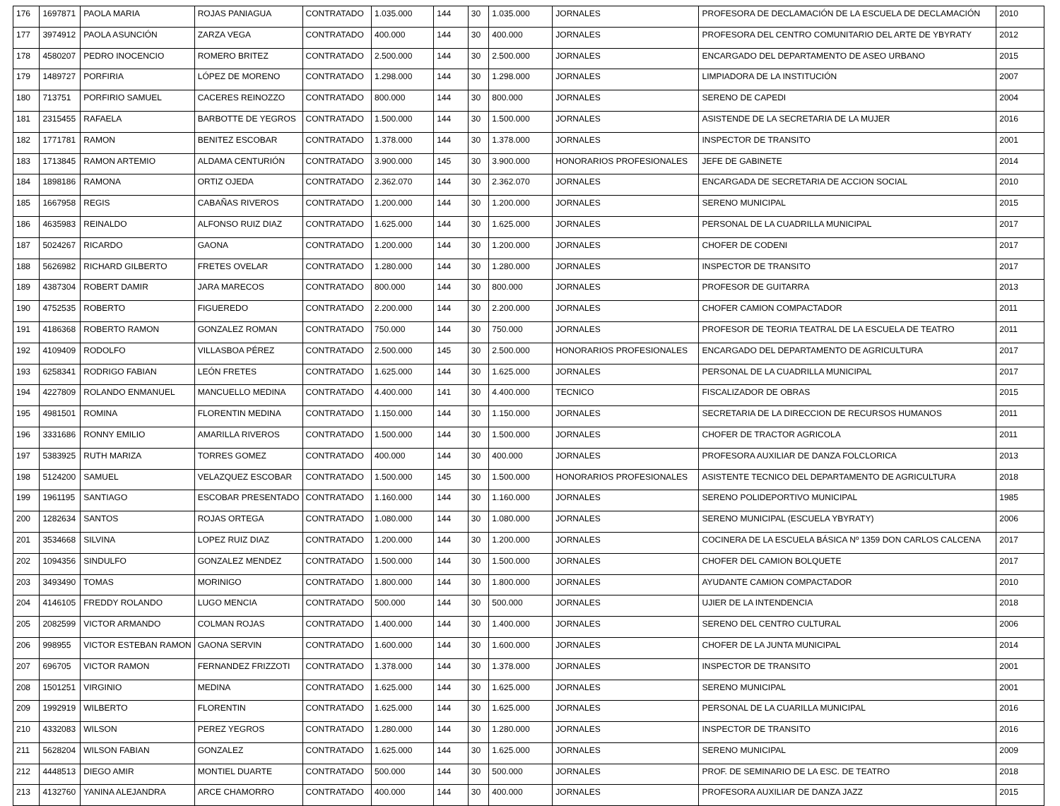| 176 | 1697871 | PAOLA MARIA | ROJAS PANIAGUA | CONTRATADO | 1.035.000 | 144 | 30 | 1.035.000 | JORNALES | PROFESORA DE DECLAMACIÓN DE LA ESCUELA DE DECLAMACIÓN | 2010 |
| 177 | 3974912 | PAOLA ASUNCIÓN | ZARZA VEGA | CONTRATADO | 400.000 | 144 | 30 | 400.000 | JORNALES | PROFESORA DEL CENTRO COMUNITARIO DEL ARTE DE YBYRATY | 2012 |
| 178 | 4580207 | PEDRO INOCENCIO | ROMERO BRITEZ | CONTRATADO | 2.500.000 | 144 | 30 | 2.500.000 | JORNALES | ENCARGADO DEL DEPARTAMENTO DE ASEO URBANO | 2015 |
| 179 | 1489727 | PORFIRIA | LÓPEZ DE MORENO | CONTRATADO | 1.298.000 | 144 | 30 | 1.298.000 | JORNALES | LIMPIADORA DE LA INSTITUCIÓN | 2007 |
| 180 | 713751 | PORFIRIO SAMUEL | CACERES REINOZZO | CONTRATADO | 800.000 | 144 | 30 | 800.000 | JORNALES | SERENO DE CAPEDI | 2004 |
| 181 | 2315455 | RAFAELA | BARBOTTE DE YEGROS | CONTRATADO | 1.500.000 | 144 | 30 | 1.500.000 | JORNALES | ASISTENDE DE LA SECRETARIA DE LA MUJER | 2016 |
| 182 | 1771781 | RAMON | BENITEZ ESCOBAR | CONTRATADO | 1.378.000 | 144 | 30 | 1.378.000 | JORNALES | INSPECTOR DE TRANSITO | 2001 |
| 183 | 1713845 | RAMON ARTEMIO | ALDAMA CENTURIÓN | CONTRATADO | 3.900.000 | 145 | 30 | 3.900.000 | HONORARIOS PROFESIONALES | JEFE DE GABINETE | 2014 |
| 184 | 1898186 | RAMONA | ORTIZ OJEDA | CONTRATADO | 2.362.070 | 144 | 30 | 2.362.070 | JORNALES | ENCARGADA DE SECRETARIA DE ACCION SOCIAL | 2010 |
| 185 | 1667958 | REGIS | CABAÑAS RIVEROS | CONTRATADO | 1.200.000 | 144 | 30 | 1.200.000 | JORNALES | SERENO MUNICIPAL | 2015 |
| 186 | 4635983 | REINALDO | ALFONSO RUIZ DIAZ | CONTRATADO | 1.625.000 | 144 | 30 | 1.625.000 | JORNALES | PERSONAL DE LA CUADRILLA MUNICIPAL | 2017 |
| 187 | 5024267 | RICARDO | GAONA | CONTRATADO | 1.200.000 | 144 | 30 | 1.200.000 | JORNALES | CHOFER DE CODENI | 2017 |
| 188 | 5626982 | RICHARD GILBERTO | FRETES OVELAR | CONTRATADO | 1.280.000 | 144 | 30 | 1.280.000 | JORNALES | INSPECTOR DE TRANSITO | 2017 |
| 189 | 4387304 | ROBERT DAMIR | JARA MARECOS | CONTRATADO | 800.000 | 144 | 30 | 800.000 | JORNALES | PROFESOR DE GUITARRA | 2013 |
| 190 | 4752535 | ROBERTO | FIGUEREDO | CONTRATADO | 2.200.000 | 144 | 30 | 2.200.000 | JORNALES | CHOFER CAMION COMPACTADOR | 2011 |
| 191 | 4186368 | ROBERTO RAMON | GONZALEZ ROMAN | CONTRATADO | 750.000 | 144 | 30 | 750.000 | JORNALES | PROFESOR DE TEORIA TEATRAL DE LA ESCUELA DE TEATRO | 2011 |
| 192 | 4109409 | RODOLFO | VILLASBOA PÉREZ | CONTRATADO | 2.500.000 | 145 | 30 | 2.500.000 | HONORARIOS PROFESIONALES | ENCARGADO DEL DEPARTAMENTO DE AGRICULTURA | 2017 |
| 193 | 6258341 | RODRIGO FABIAN | LEÓN FRETES | CONTRATADO | 1.625.000 | 144 | 30 | 1.625.000 | JORNALES | PERSONAL DE LA CUADRILLA MUNICIPAL | 2017 |
| 194 | 4227809 | ROLANDO ENMANUEL | MANCUELLO MEDINA | CONTRATADO | 4.400.000 | 141 | 30 | 4.400.000 | TECNICO | FISCALIZADOR DE OBRAS | 2015 |
| 195 | 4981501 | ROMINA | FLORENTIN MEDINA | CONTRATADO | 1.150.000 | 144 | 30 | 1.150.000 | JORNALES | SECRETARIA DE LA DIRECCION DE RECURSOS HUMANOS | 2011 |
| 196 | 3331686 | RONNY EMILIO | AMARILLA RIVEROS | CONTRATADO | 1.500.000 | 144 | 30 | 1.500.000 | JORNALES | CHOFER DE TRACTOR AGRICOLA | 2011 |
| 197 | 5383925 | RUTH MARIZA | TORRES GOMEZ | CONTRATADO | 400.000 | 144 | 30 | 400.000 | JORNALES | PROFESORA AUXILIAR DE DANZA FOLCLORICA | 2013 |
| 198 | 5124200 | SAMUEL | VELAZQUEZ ESCOBAR | CONTRATADO | 1.500.000 | 145 | 30 | 1.500.000 | HONORARIOS PROFESIONALES | ASISTENTE TECNICO DEL DEPARTAMENTO DE AGRICULTURA | 2018 |
| 199 | 1961195 | SANTIAGO | ESCOBAR PRESENTADO | CONTRATADO | 1.160.000 | 144 | 30 | 1.160.000 | JORNALES | SERENO POLIDEPORTIVO MUNICIPAL | 1985 |
| 200 | 1282634 | SANTOS | ROJAS ORTEGA | CONTRATADO | 1.080.000 | 144 | 30 | 1.080.000 | JORNALES | SERENO MUNICIPAL (ESCUELA YBYRATY) | 2006 |
| 201 | 3534668 | SILVINA | LOPEZ RUIZ DIAZ | CONTRATADO | 1.200.000 | 144 | 30 | 1.200.000 | JORNALES | COCINERA DE LA ESCUELA BÁSICA Nº 1359 DON CARLOS CALCENA | 2017 |
| 202 | 1094356 | SINDULFO | GONZALEZ MENDEZ | CONTRATADO | 1.500.000 | 144 | 30 | 1.500.000 | JORNALES | CHOFER DEL CAMION BOLQUETE | 2017 |
| 203 | 3493490 | TOMAS | MORINIGO | CONTRATADO | 1.800.000 | 144 | 30 | 1.800.000 | JORNALES | AYUDANTE CAMION COMPACTADOR | 2010 |
| 204 | 4146105 | FREDDY ROLANDO | LUGO MENCIA | CONTRATADO | 500.000 | 144 | 30 | 500.000 | JORNALES | UJIER DE LA INTENDENCIA | 2018 |
| 205 | 2082599 | VICTOR ARMANDO | COLMAN ROJAS | CONTRATADO | 1.400.000 | 144 | 30 | 1.400.000 | JORNALES | SERENO DEL CENTRO CULTURAL | 2006 |
| 206 | 998955 | VICTOR ESTEBAN RAMON | GAONA SERVIN | CONTRATADO | 1.600.000 | 144 | 30 | 1.600.000 | JORNALES | CHOFER DE LA JUNTA MUNICIPAL | 2014 |
| 207 | 696705 | VICTOR RAMON | FERNANDEZ FRIZZOTI | CONTRATADO | 1.378.000 | 144 | 30 | 1.378.000 | JORNALES | INSPECTOR DE TRANSITO | 2001 |
| 208 | 1501251 | VIRGINIO | MEDINA | CONTRATADO | 1.625.000 | 144 | 30 | 1.625.000 | JORNALES | SERENO MUNICIPAL | 2001 |
| 209 | 1992919 | WILBERTO | FLORENTIN | CONTRATADO | 1.625.000 | 144 | 30 | 1.625.000 | JORNALES | PERSONAL DE LA CUARILLA MUNICIPAL | 2016 |
| 210 | 4332083 | WILSON | PEREZ YEGROS | CONTRATADO | 1.280.000 | 144 | 30 | 1.280.000 | JORNALES | INSPECTOR DE TRANSITO | 2016 |
| 211 | 5628204 | WILSON FABIAN | GONZALEZ | CONTRATADO | 1.625.000 | 144 | 30 | 1.625.000 | JORNALES | SERENO MUNICIPAL | 2009 |
| 212 | 4448513 | DIEGO AMIR | MONTIEL DUARTE | CONTRATADO | 500.000 | 144 | 30 | 500.000 | JORNALES | PROF. DE SEMINARIO DE LA ESC. DE TEATRO | 2018 |
| 213 | 4132760 | YANINA ALEJANDRA | ARCE CHAMORRO | CONTRATADO | 400.000 | 144 | 30 | 400.000 | JORNALES | PROFESORA AUXILIAR DE DANZA JAZZ | 2015 |